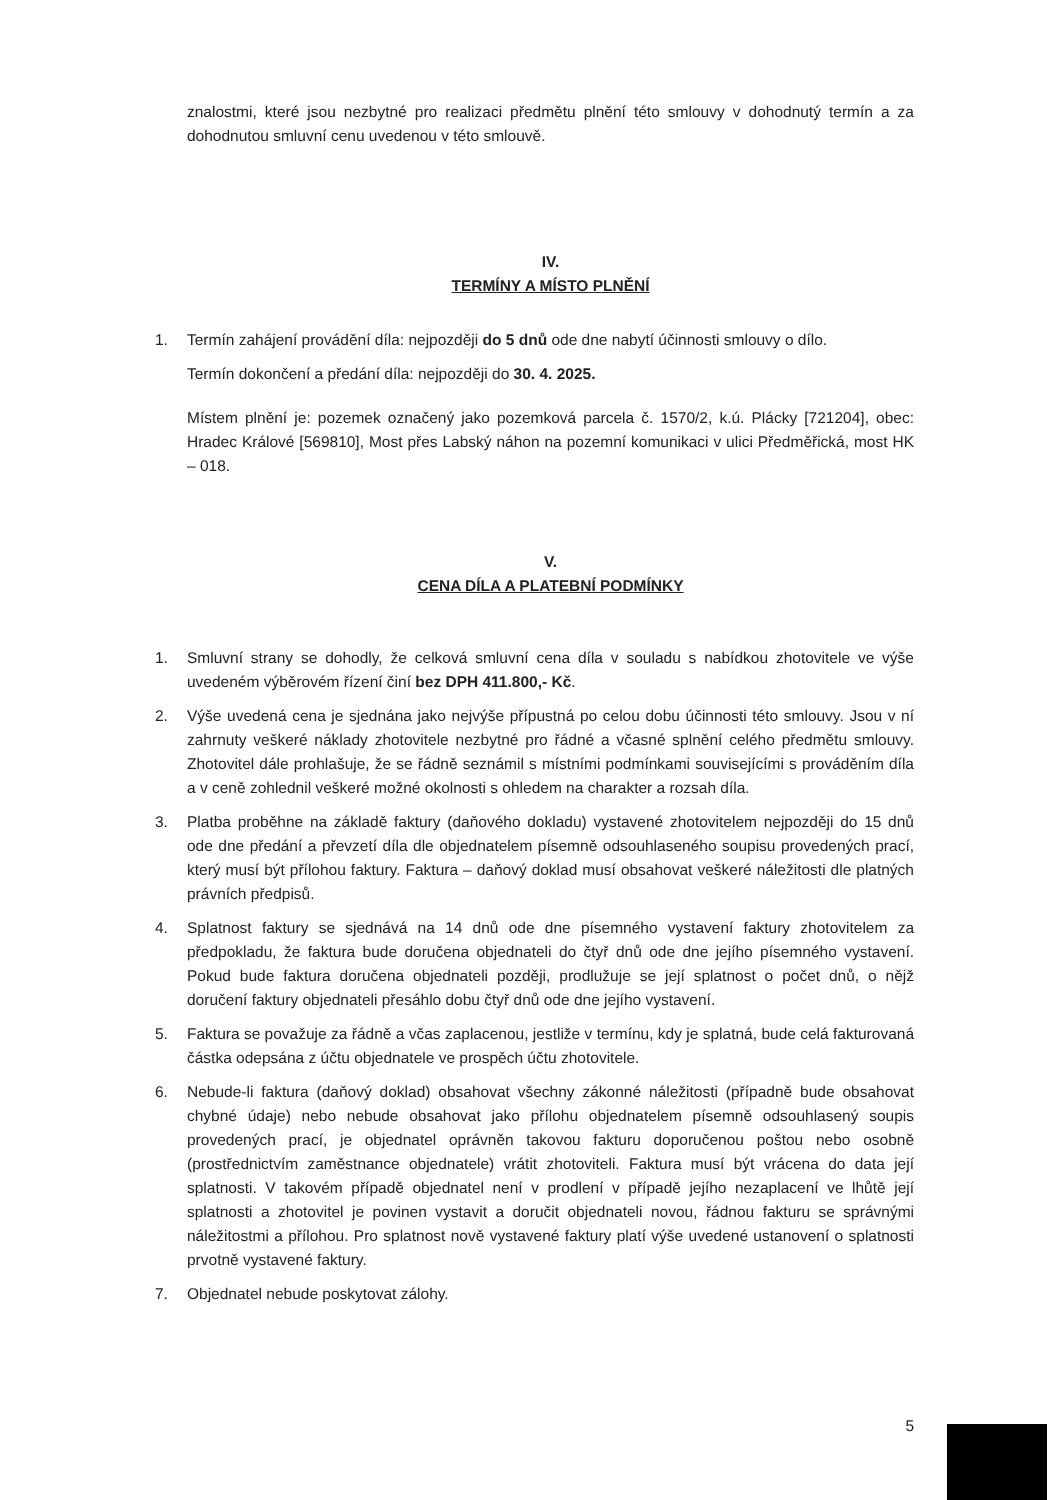znalostmi, které jsou nezbytné pro realizaci předmětu plnění této smlouvy v dohodnutý termín a za dohodnutou smluvní cenu uvedenou v této smlouvě.
IV.
TERMÍNY A MÍSTO PLNĚNÍ
1. Termín zahájení provádění díla: nejpozději do 5 dnů ode dne nabytí účinnosti smlouvy o dílo.
Termín dokončení a předání díla: nejpozději do 30. 4. 2025.
Místem plnění je: pozemek označený jako pozemková parcela č. 1570/2, k.ú. Plácky [721204], obec: Hradec Králové [569810], Most přes Labský náhon na pozemní komunikaci v ulici Předměřická, most HK – 018.
V.
CENA DÍLA A PLATEBNÍ PODMÍNKY
1. Smluvní strany se dohodly, že celková smluvní cena díla v souladu s nabídkou zhotovitele ve výše uvedeném výběrovém řízení činí bez DPH 411.800,- Kč.
2. Výše uvedená cena je sjednána jako nejvýše přípustná po celou dobu účinnosti této smlouvy. Jsou v ní zahrnuty veškeré náklady zhotovitele nezbytné pro řádné a včasné splnění celého předmětu smlouvy. Zhotovitel dále prohlašuje, že se řádně seznámil s místními podmínkami souvisejícími s prováděním díla a v ceně zohlednil veškeré možné okolnosti s ohledem na charakter a rozsah díla.
3. Platba proběhne na základě faktury (daňového dokladu) vystavené zhotovitelem nejpozději do 15 dnů ode dne předání a převzetí díla dle objednatelem písemně odsouhlaseného soupisu provedených prací, který musí být přílohou faktury. Faktura – daňový doklad musí obsahovat veškeré náležitosti dle platných právních předpisů.
4. Splatnost faktury se sjednává na 14 dnů ode dne písemného vystavení faktury zhotovitelem za předpokladu, že faktura bude doručena objednateli do čtyř dnů ode dne jejího písemného vystavení. Pokud bude faktura doručena objednateli později, prodlužuje se její splatnost o počet dnů, o nějž doručení faktury objednateli přesáhlo dobu čtyř dnů ode dne jejího vystavení.
5. Faktura se považuje za řádně a včas zaplacenou, jestliže v termínu, kdy je splatná, bude celá fakturovaná částka odepsána z účtu objednatele ve prospěch účtu zhotovitele.
6. Nebude-li faktura (daňový doklad) obsahovat všechny zákonné náležitosti (případně bude obsahovat chybné údaje) nebo nebude obsahovat jako přílohu objednatelem písemně odsouhlasený soupis provedených prací, je objednatel oprávněn takovou fakturu doporučenou poštou nebo osobně (prostřednictvím zaměstnance objednatele) vrátit zhotoviteli. Faktura musí být vrácena do data její splatnosti. V takovém případě objednatel není v prodlení v případě jejího nezaplacení ve lhůtě její splatnosti a zhotovitel je povinen vystavit a doručit objednateli novou, řádnou fakturu se správnými náležitostmi a přílohou. Pro splatnost nově vystavené faktury platí výše uvedené ustanovení o splatnosti prvotně vystavené faktury.
7. Objednatel nebude poskytovat zálohy.
5